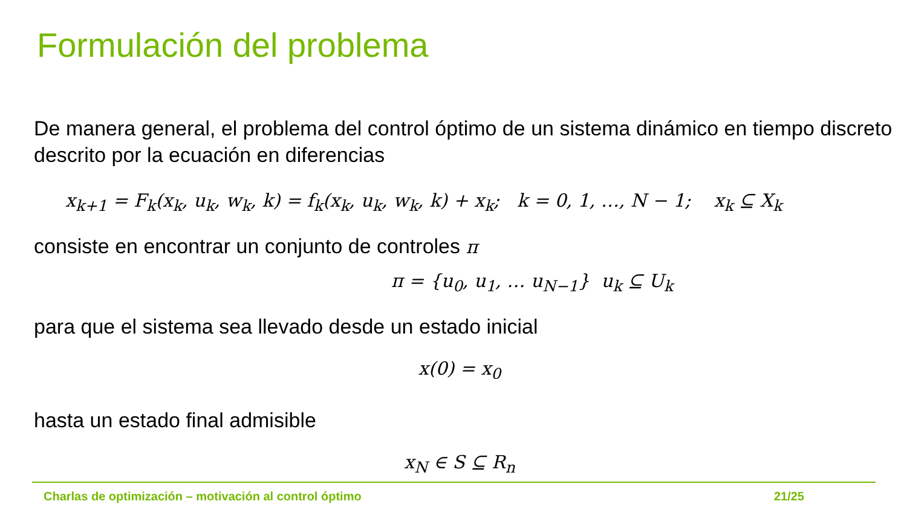Formulación del problema
De manera general, el problema del control óptimo de un sistema dinámico en tiempo discreto descrito por la ecuación en diferencias
x<sub>k+1</sub> = F<sub>k</sub>(x<sub>k</sub>, u<sub>k</sub>, w<sub>k</sub>, k) = f<sub>k</sub>(x<sub>k</sub>, u<sub>k</sub>, w<sub>k</sub>, k) + x<sub>k</sub>; k = 0, 1, …, N − 1; x<sub>k</sub> ⊆ X<sub>k</sub>
consiste en encontrar un conjunto de controles π
π = {u<sub>0</sub>, u<sub>1</sub>, … u<sub>N−1</sub>} u<sub>k</sub> ⊆ U<sub>k</sub>
para que el sistema sea llevado desde un estado inicial
x(0) = x<sub>0</sub>
hasta un estado final admisible
x<sub>N</sub> ∈ S ⊆ R<sub>n</sub>
Charlas de optimización – motivación al control óptimo 21/25